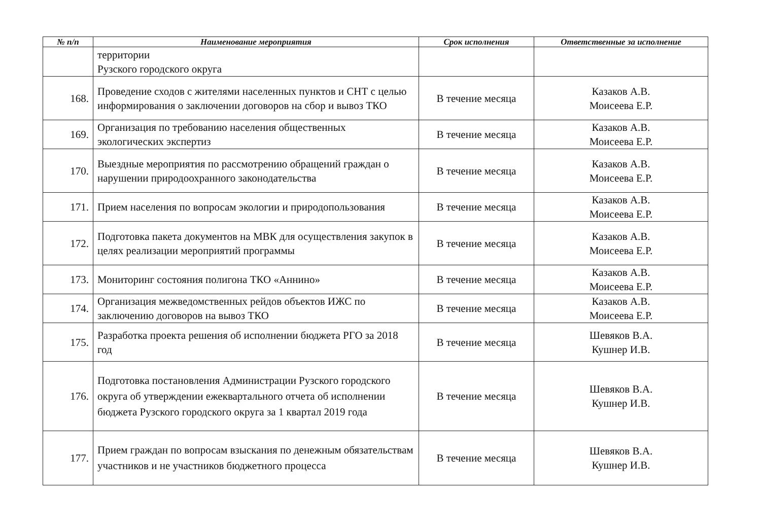| № п/п | Наименование мероприятия | Срок исполнения | Ответственные за исполнение |
| --- | --- | --- | --- |
| | территории Рузского городского округа | | |
| 168. | Проведение сходов с жителями населенных пунктов и СНТ с целью информирования о заключении договоров на сбор и вывоз ТКО | В течение месяца | Казаков А.В. Моисеева Е.Р. |
| 169. | Организация по требованию населения общественных экологических экспертиз | В течение месяца | Казаков А.В. Моисеева Е.Р. |
| 170. | Выездные мероприятия по рассмотрению обращений граждан о нарушении природоохранного законодательства | В течение месяца | Казаков А.В. Моисеева Е.Р. |
| 171. | Прием населения по вопросам экологии и природопользования | В течение месяца | Казаков А.В. Моисеева Е.Р. |
| 172. | Подготовка пакета документов на МВК для осуществления закупок в целях реализации мероприятий программы | В течение месяца | Казаков А.В. Моисеева Е.Р. |
| 173. | Мониторинг состояния полигона ТКО «Аннино» | В течение месяца | Казаков А.В. Моисеева Е.Р. |
| 174. | Организация межведомственных рейдов объектов ИЖС по заключению договоров на вывоз ТКО | В течение месяца | Казаков А.В. Моисеева Е.Р. |
| 175. | Разработка проекта решения об исполнении бюджета РГО за 2018 год | В течение месяца | Шевяков В.А. Кушнер И.В. |
| 176. | Подготовка постановления Администрации Рузского городского округа об утверждении ежеквартального отчета об исполнении бюджета Рузского городского округа за 1 квартал 2019 года | В течение месяца | Шевяков В.А. Кушнер И.В. |
| 177. | Прием граждан по вопросам взыскания по денежным обязательствам участников и не участников бюджетного процесса | В течение месяца | Шевяков В.А. Кушнер И.В. |